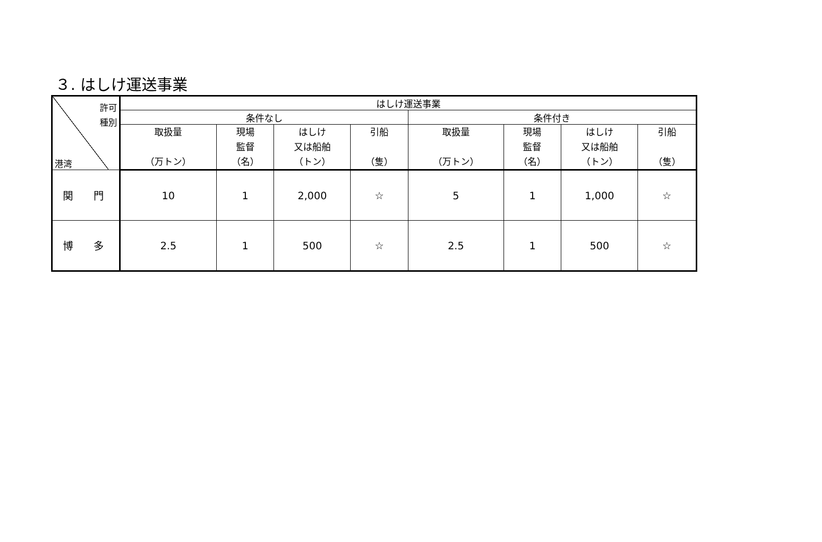３. はしけ運送事業
| 許可 種別 港湾 | はしけ運送事業 | | | | | | | |
| | 条件なし | | | | 条件付き | | | |
| | 取扱量 （万トン） | 現場 監督 （名） | はしけ 又は船舶 （トン） | 引船 （隻） | 取扱量 （万トン） | 現場 監督 （名） | はしけ 又は船舶 （トン） | 引船 （隻） |
| 関 門 | 10 | 1 | 2,000 | ☆ | 5 | 1 | 1,000 | ☆ |
| 博 多 | 2.5 | 1 | 500 | ☆ | 2.5 | 1 | 500 | ☆ |